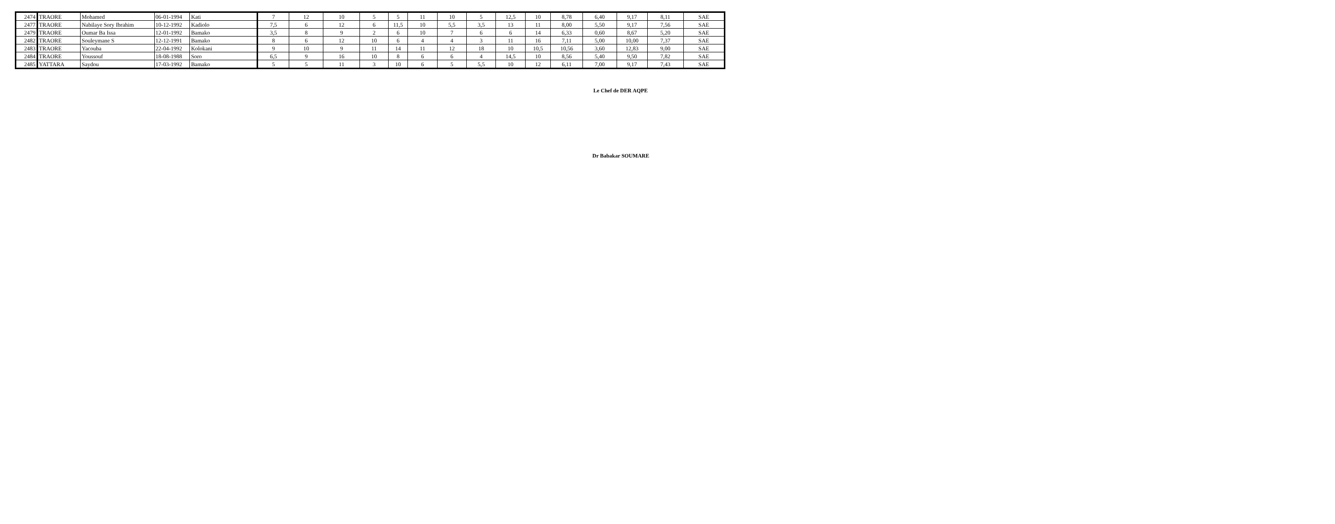| 2474 | TRAORE | Mohamed | 06-01-1994 | Kati | 7 | 12 | 10 | 5 | 5 | 11 | 10 | 5 | 12,5 | 10 | 8,78 | 6,40 | 9,17 | 8,11 | SAE |
| 2477 | TRAORE | Nabilaye Sory Ibrahim | 10-12-1992 | Kadiolo | 7,5 | 6 | 12 | 6 | 11,5 | 10 | 5,5 | 3,5 | 13 | 11 | 8,00 | 5,50 | 9,17 | 7,56 | SAE |
| 2479 | TRAORE | Oumar Ba Issa | 12-01-1992 | Bamako | 3,5 | 8 | 9 | 2 | 6 | 10 | 7 | 6 | 6 | 14 | 6,33 | 0,60 | 8,67 | 5,20 | SAE |
| 2482 | TRAORE | Souleymane S | 12-12-1991 | Bamako | 8 | 6 | 12 | 10 | 6 | 4 | 4 | 3 | 11 | 16 | 7,11 | 5,00 | 10,00 | 7,37 | SAE |
| 2483 | TRAORE | Yacouba | 22-04-1992 | Kolokani | 9 | 10 | 9 | 11 | 14 | 11 | 12 | 18 | 10 | 10,5 | 10,56 | 3,60 | 12,83 | 9,00 | SAE |
| 2484 | TRAORE | Youssouf | 18-08-1988 | Soro | 6,5 | 9 | 16 | 10 | 8 | 6 | 6 | 4 | 14,5 | 10 | 8,56 | 5,40 | 9,50 | 7,82 | SAE |
| 2485 | YATTARA | Saydou | 17-03-1992 | Bamako | 5 | 5 | 11 | 3 | 10 | 6 | 5 | 5,5 | 10 | 12 | 6,11 | 7,00 | 9,17 | 7,43 | SAE |
Le Chef de DER AQPE
Dr Babakar SOUMARE